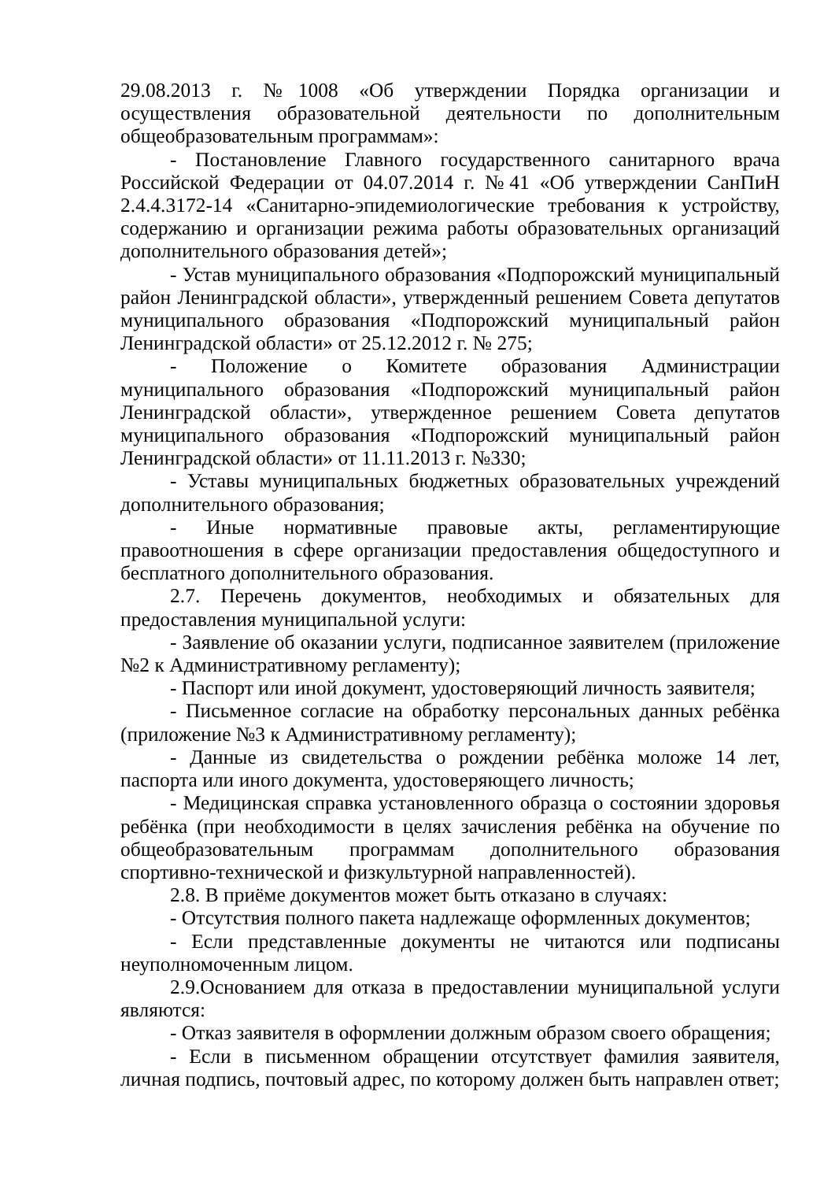29.08.2013 г. №1008 «Об утверждении Порядка организации и осуществления образовательной деятельности по дополнительным общеобразовательным программам»:
- Постановление Главного государственного санитарного врача Российской Федерации от 04.07.2014 г. №41 «Об утверждении СанПиН 2.4.4.3172-14 «Санитарно-эпидемиологические требования к устройству, содержанию и организации режима работы образовательных организаций дополнительного образования детей»;
- Устав муниципального образования «Подпорожский муниципальный район Ленинградской области», утвержденный решением Совета депутатов муниципального образования «Подпорожский муниципальный район Ленинградской области» от 25.12.2012 г. № 275;
- Положение о Комитете образования Администрации муниципального образования «Подпорожский муниципальный район Ленинградской области», утвержденное решением Совета депутатов муниципального образования «Подпорожский муниципальный район Ленинградской области» от 11.11.2013 г. №330;
- Уставы муниципальных бюджетных образовательных учреждений дополнительного образования;
- Иные нормативные правовые акты, регламентирующие правоотношения в сфере организации предоставления общедоступного и бесплатного дополнительного образования.
2.7. Перечень документов, необходимых и обязательных для предоставления муниципальной услуги:
- Заявление об оказании услуги, подписанное заявителем (приложение №2 к Административному регламенту);
- Паспорт или иной документ, удостоверяющий личность заявителя;
- Письменное согласие на обработку персональных данных ребёнка (приложение №3 к Административному регламенту);
- Данные из свидетельства о рождении ребёнка моложе 14 лет, паспорта или иного документа, удостоверяющего личность;
- Медицинская справка установленного образца о состоянии здоровья ребёнка (при необходимости в целях зачисления ребёнка на обучение по общеобразовательным программам дополнительного образования спортивно-технической и физкультурной направленностей).
2.8. В приёме документов может быть отказано в случаях:
- Отсутствия полного пакета надлежаще оформленных документов;
- Если представленные документы не читаются или подписаны неуполномоченным лицом.
2.9.Основанием для отказа в предоставлении муниципальной услуги являются:
- Отказ заявителя в оформлении должным образом своего обращения;
- Если в письменном обращении отсутствует фамилия заявителя, личная подпись, почтовый адрес, по которому должен быть направлен ответ;